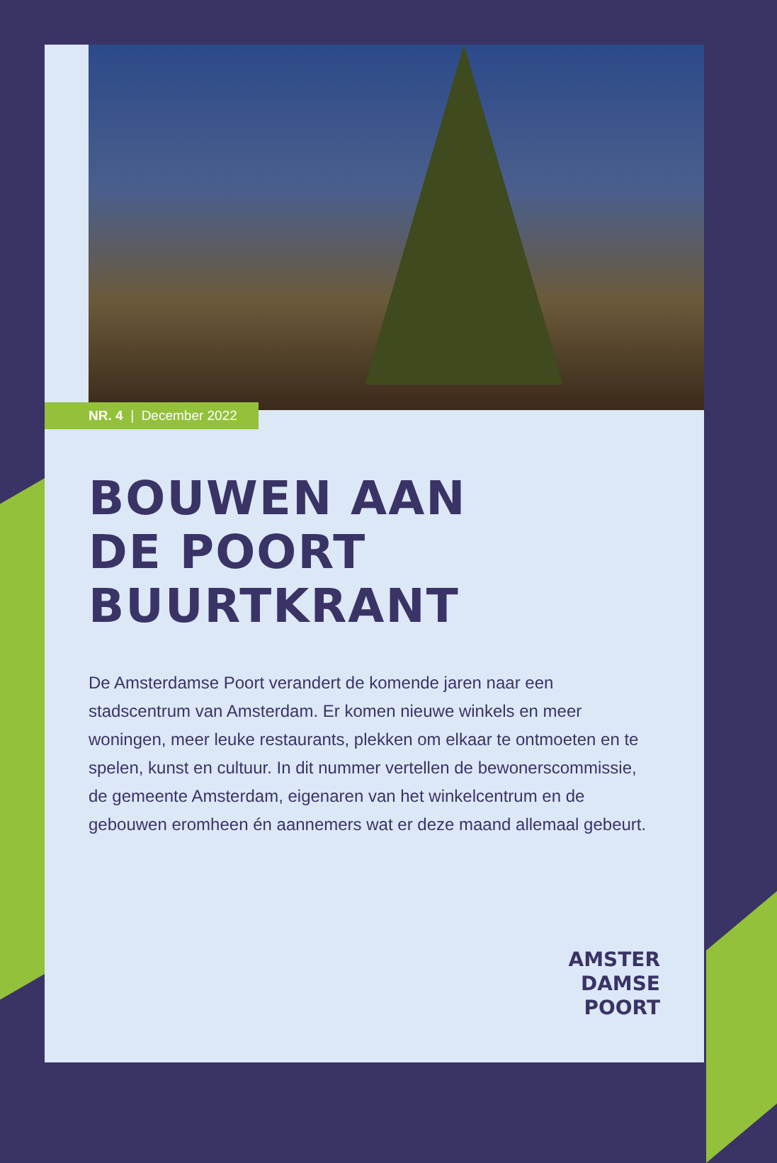NR. 4 | December 2022
BOUWEN AAN
DE POORT
BUURTKRANT
De Amsterdamse Poort verandert de komende jaren naar een stadscentrum van Amsterdam. Er komen nieuwe winkels en meer woningen, meer leuke restaurants, plekken om elkaar te ontmoeten en te spelen, kunst en cultuur. In dit nummer vertellen de bewonerscommissie, de gemeente Amsterdam, eigenaren van het winkelcentrum en de gebouwen eromheen én aannemers wat er deze maand allemaal gebeurt.
AMSTER
DAMSE
POORT